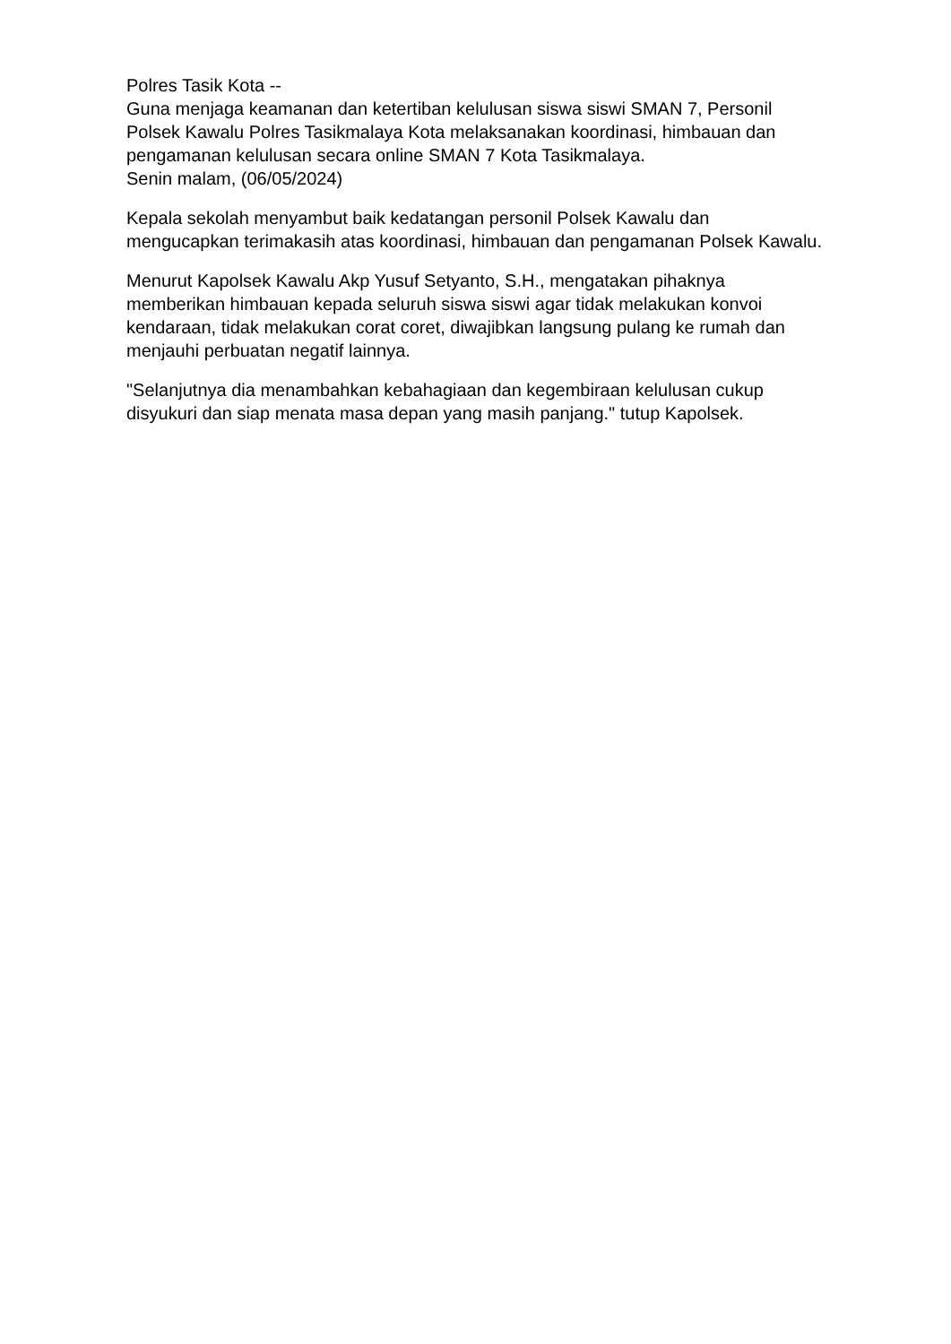Polres Tasik Kota --
Guna menjaga keamanan dan ketertiban kelulusan siswa siswi SMAN 7, Personil Polsek Kawalu Polres Tasikmalaya Kota melaksanakan koordinasi, himbauan dan pengamanan kelulusan secara online SMAN 7 Kota Tasikmalaya.
Senin malam, (06/05/2024)
Kepala sekolah menyambut baik kedatangan personil Polsek Kawalu dan mengucapkan terimakasih atas koordinasi, himbauan dan pengamanan Polsek Kawalu.
Menurut Kapolsek Kawalu Akp Yusuf Setyanto, S.H., mengatakan pihaknya memberikan himbauan kepada seluruh siswa siswi agar tidak melakukan konvoi kendaraan, tidak melakukan corat coret, diwajibkan langsung pulang ke rumah dan menjauhi perbuatan negatif lainnya.
"Selanjutnya dia menambahkan kebahagiaan dan kegembiraan kelulusan cukup disyukuri dan siap menata masa depan yang masih panjang." tutup Kapolsek.